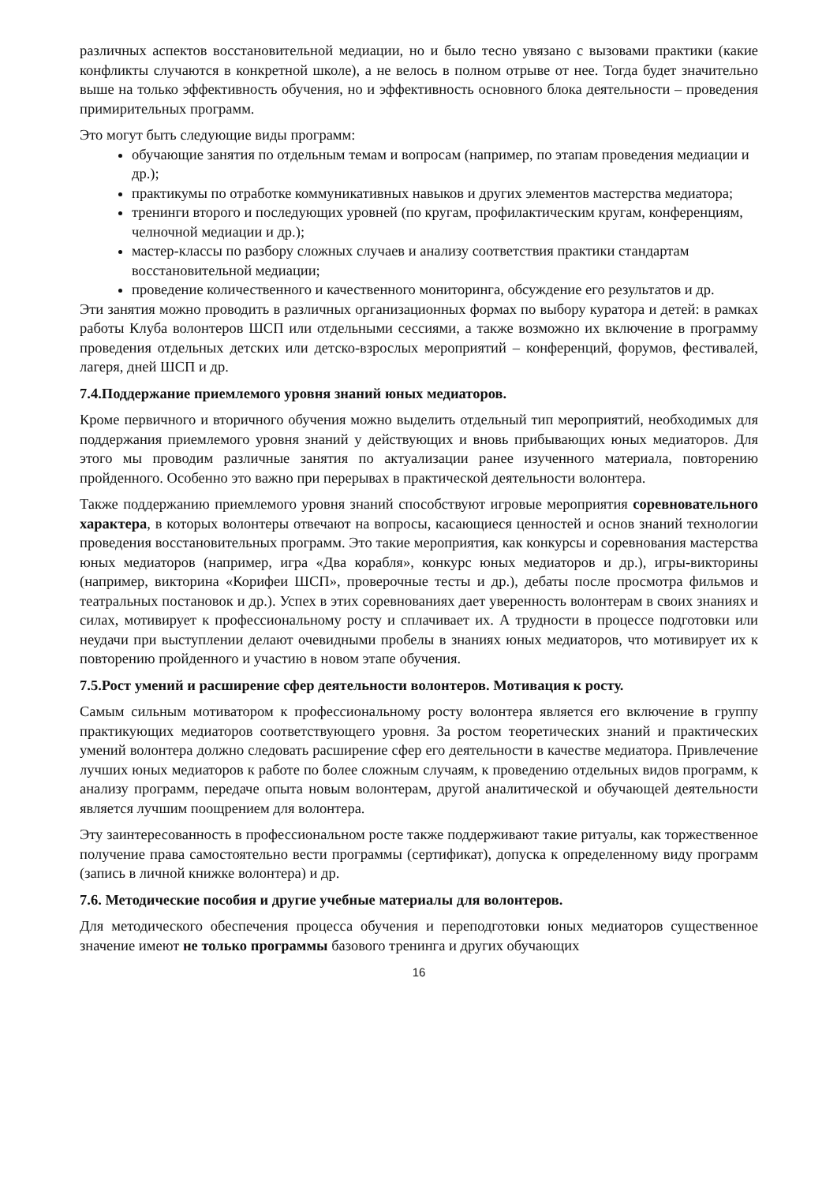различных аспектов восстановительной медиации, но и было тесно увязано с вызовами практики (какие конфликты случаются в конкретной школе), а не велось в полном отрыве от нее. Тогда будет значительно выше на только эффективность обучения, но и эффективность основного блока деятельности – проведения примирительных программ.
Это могут быть следующие виды программ:
обучающие занятия по отдельным темам и вопросам (например, по этапам проведения медиации и др.);
практикумы по отработке коммуникативных навыков и других элементов мастерства медиатора;
тренинги второго и последующих уровней (по кругам, профилактическим кругам, конференциям, челночной медиации и др.);
мастер-классы по разбору сложных случаев и анализу соответствия практики стандартам восстановительной медиации;
проведение количественного и качественного мониторинга, обсуждение его результатов и др.
Эти занятия можно проводить в различных организационных формах по выбору куратора и детей: в рамках работы Клуба волонтеров ШСП или отдельными сессиями, а также возможно их включение в программу проведения отдельных детских или детско-взрослых мероприятий – конференций, форумов, фестивалей, лагеря, дней ШСП и др.
7.4.Поддержание приемлемого уровня знаний юных медиаторов.
Кроме первичного и вторичного обучения можно выделить отдельный тип мероприятий, необходимых для поддержания приемлемого уровня знаний у действующих и вновь прибывающих юных медиаторов. Для этого мы проводим различные занятия по актуализации ранее изученного материала, повторению пройденного. Особенно это важно при перерывах в практической деятельности волонтера.
Также поддержанию приемлемого уровня знаний способствуют игровые мероприятия соревновательного характера, в которых волонтеры отвечают на вопросы, касающиеся ценностей и основ знаний технологии проведения восстановительных программ. Это такие мероприятия, как конкурсы и соревнования мастерства юных медиаторов (например, игра «Два корабля», конкурс юных медиаторов и др.), игры-викторины (например, викторина «Корифеи ШСП», проверочные тесты и др.), дебаты после просмотра фильмов и театральных постановок и др.). Успех в этих соревнованиях дает уверенность волонтерам в своих знаниях и силах, мотивирует к профессиональному росту и сплачивает их. А трудности в процессе подготовки или неудачи при выступлении делают очевидными пробелы в знаниях юных медиаторов, что мотивирует их к повторению пройденного и участию в новом этапе обучения.
7.5.Рост умений и расширение сфер деятельности волонтеров. Мотивация к росту.
Самым сильным мотиватором к профессиональному росту волонтера является его включение в группу практикующих медиаторов соответствующего уровня. За ростом теоретических знаний и практических умений волонтера должно следовать расширение сфер его деятельности в качестве медиатора. Привлечение лучших юных медиаторов к работе по более сложным случаям, к проведению отдельных видов программ, к анализу программ, передаче опыта новым волонтерам, другой аналитической и обучающей деятельности является лучшим поощрением для волонтера.
Эту заинтересованность в профессиональном росте также поддерживают такие ритуалы, как торжественное получение права самостоятельно вести программы (сертификат), допуска к определенному виду программ (запись в личной книжке волонтера) и др.
7.6. Методические пособия и другие учебные материалы для волонтеров.
Для методического обеспечения процесса обучения и переподготовки юных медиаторов существенное значение имеют не только программы базового тренинга и других обучающих
16